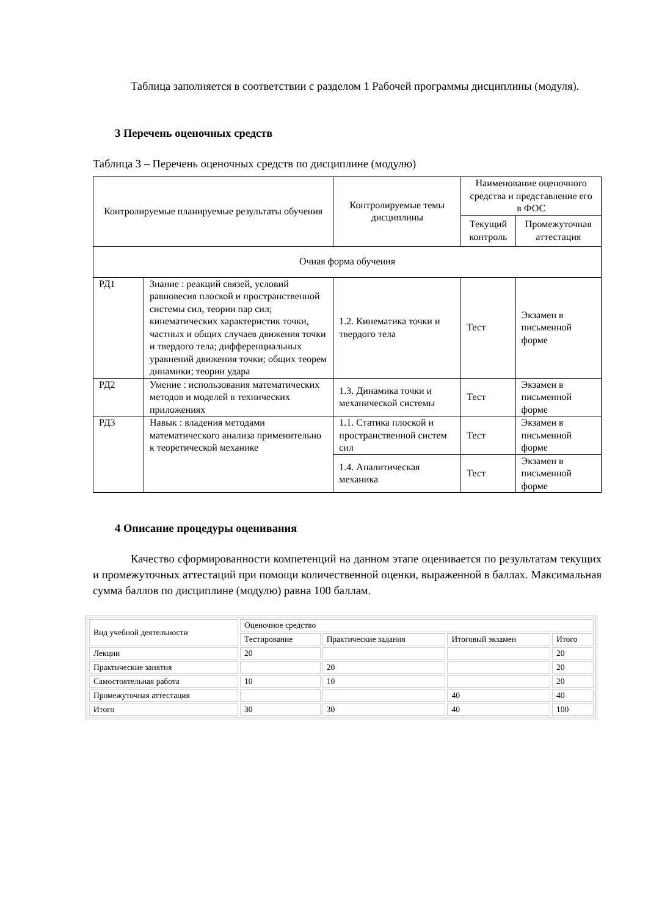Таблица заполняется в соответствии с разделом 1 Рабочей программы дисциплины (модуля).
3 Перечень оценочных средств
Таблица 3 – Перечень оценочных средств по дисциплине (модулю)
| Контролируемые планируемые результаты обучения | | Контролируемые темы дисциплины | Наименование оценочного средства и представление его в ФОС | |
| | | | Текущий контроль | Промежуточная аттестация |
| Очная форма обучения | | | | |
| РД1 | Знание : реакций связей, условий равновесия плоской и пространственной системы сил, теории пар сил; кинематических характеристик точки, частных и общих случаев движения точки и твердого тела; дифференциальных уравнений движения точки; общих теорем динамики; теории удара | 1.2. Кинематика точки и твердого тела | Тест | Экзамен в письменной форме |
| РД2 | Умение : использования математических методов и моделей в технических приложениях | 1.3. Динамика точки и механической системы | Тест | Экзамен в письменной форме |
| РД3 | Навык : владения методами математического анализа применительно к теоретической механике | 1.1. Статика плоской и пространственной систем сил | Тест | Экзамен в письменной форме |
| | | 1.4. Аналитическая механика | Тест | Экзамен в письменной форме |
4 Описание процедуры оценивания
Качество сформированности компетенций на данном этапе оценивается по результатам текущих и промежуточных аттестаций при помощи количественной оценки, выраженной в баллах. Максимальная сумма баллов по дисциплине (модулю) равна 100 баллам.
| Вид учебной деятельности | Оценочное средство | | | |
| | Тестирование | Практические задания | Итоговый экзамен | Итого |
| Лекции | 20 | | | 20 |
| Практические занятия | | 20 | | 20 |
| Самостоятельная работа | 10 | 10 | | 20 |
| Промежуточная аттестация | | | 40 | 40 |
| Итого | 30 | 30 | 40 | 100 |